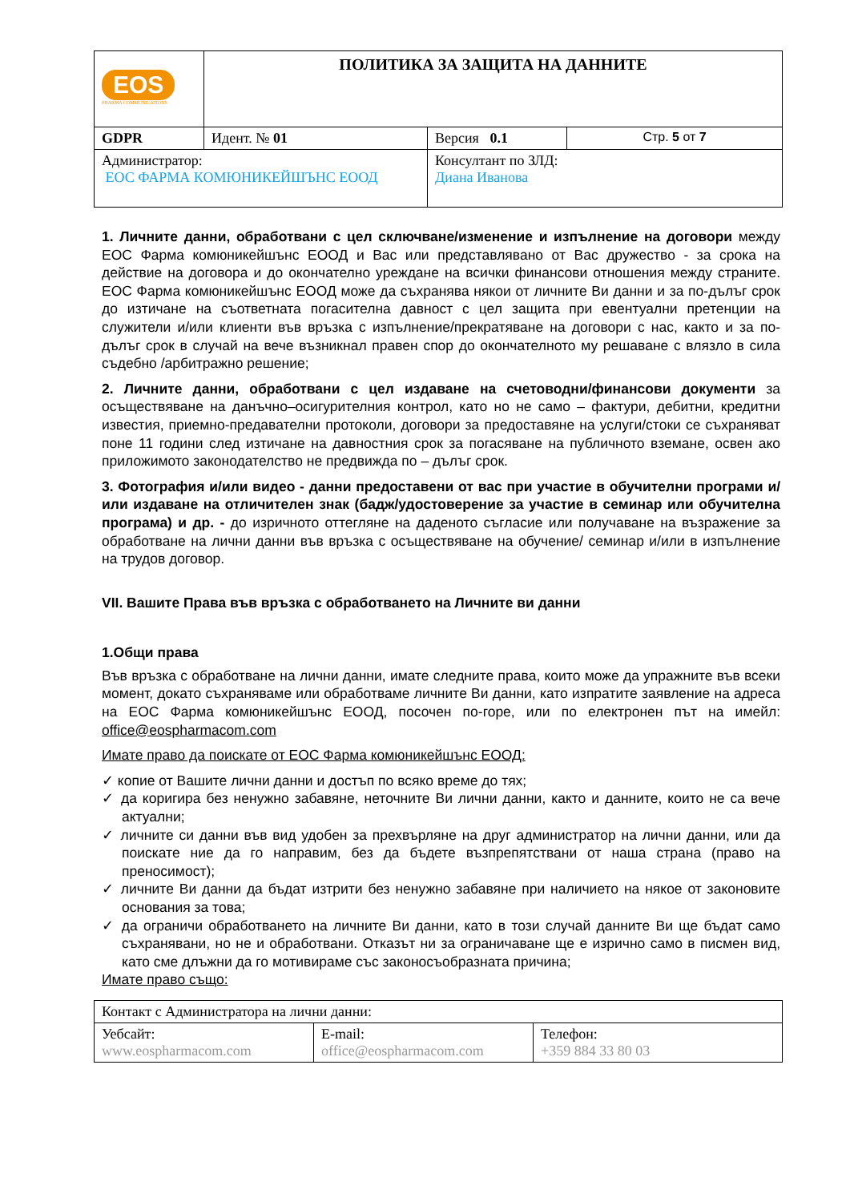| EOS PHARMA COMMUNICATIONS | ПОЛИТИКА ЗА ЗАЩИТА НА ДАННИТЕ | | |
| GDPR | Идент. № 01 | Версия 0.1 | Стр. 5 от 7 |
| Администратор: ЕОС ФАРМА КОМЮНИКЕЙШЪНС ЕООД | | Консултант по ЗЛД: Диана Иванова | |
1. Личните данни, обработвани с цел сключване/изменение и изпълнение на договори между ЕОС Фарма комюникейшънс ЕООД и Вас или представлявано от Вас дружество - за срока на действие на договора и до окончателно уреждане на всички финансови отношения между страните. ЕОС Фарма комюникейшънс ЕООД може да съхранява някои от личните Ви данни и за по-дълъг срок до изтичане на съответната погасителна давност с цел защита при евентуални претенции на служители и/или клиенти във връзка с изпълнение/прекратяване на договори с нас, както и за по-дълъг срок в случай на вече възникнал правен спор до окончателното му решаване с влязло в сила съдебно /арбитражно решение;
2. Личните данни, обработвани с цел издаване на счетоводни/финансови документи за осъществяване на данъчно–осигурителния контрол, като но не само – фактури, дебитни, кредитни известия, приемно-предавателни протоколи, договори за предоставяне на услуги/стоки се съхраняват поне 11 години след изтичане на давностния срок за погасяване на публичното вземане, освен ако приложимото законодателство не предвижда по – дълъг срок.
3. Фотография и/или видео - данни предоставени от вас при участие в обучителни програми и/или издаване на отличителен знак (бадж/удостоверение за участие в семинар или обучителна програма) и др. - до изричното оттегляне на даденото съгласие или получаване на възражение за обработване на лични данни във връзка с осъществяване на обучение/ семинар и/или в изпълнение на трудов договор.
VII. Вашите Права във връзка с обработването на Личните ви данни
1.Общи права
Във връзка с обработване на лични данни, имате следните права, които може да упражните във всеки момент, докато съхраняваме или обработваме личните Ви данни, като изпратите заявление на адреса на ЕОС Фарма комюникейшънс ЕООД, посочен по-горе, или по електронен път на имейл: office@eospharmacom.com
Имате право да поискате от ЕОС Фарма комюникейшънс ЕООД:
✓ копие от Вашите лични данни и достъп по всяко време до тях;
✓ да коригира без ненужно забавяне, неточните Ви лични данни, както и данните, които не са вече актуални;
✓ личните си данни във вид удобен за прехвърляне на друг администратор на лични данни, или да поискате ние да го направим, без да бъдете възпрепятствани от наша страна (право на преносимост);
✓ личните Ви данни да бъдат изтрити без ненужно забавяне при наличието на някое от законовите основания за това;
✓ да ограничи обработването на личните Ви данни, като в този случай данните Ви ще бъдат само съхранявани, но не и обработвани. Отказът ни за ограничаване ще е изрично само в писмен вид, като сме длъжни да го мотивираме със законосъобразната причина;
Имате право също:
| Контакт с Администратора на лични данни: | | |
| Уебсайт: www.eospharmacom.com | E-mail: office@eospharmacom.com | Телефон: +359 884 33 80 03 |